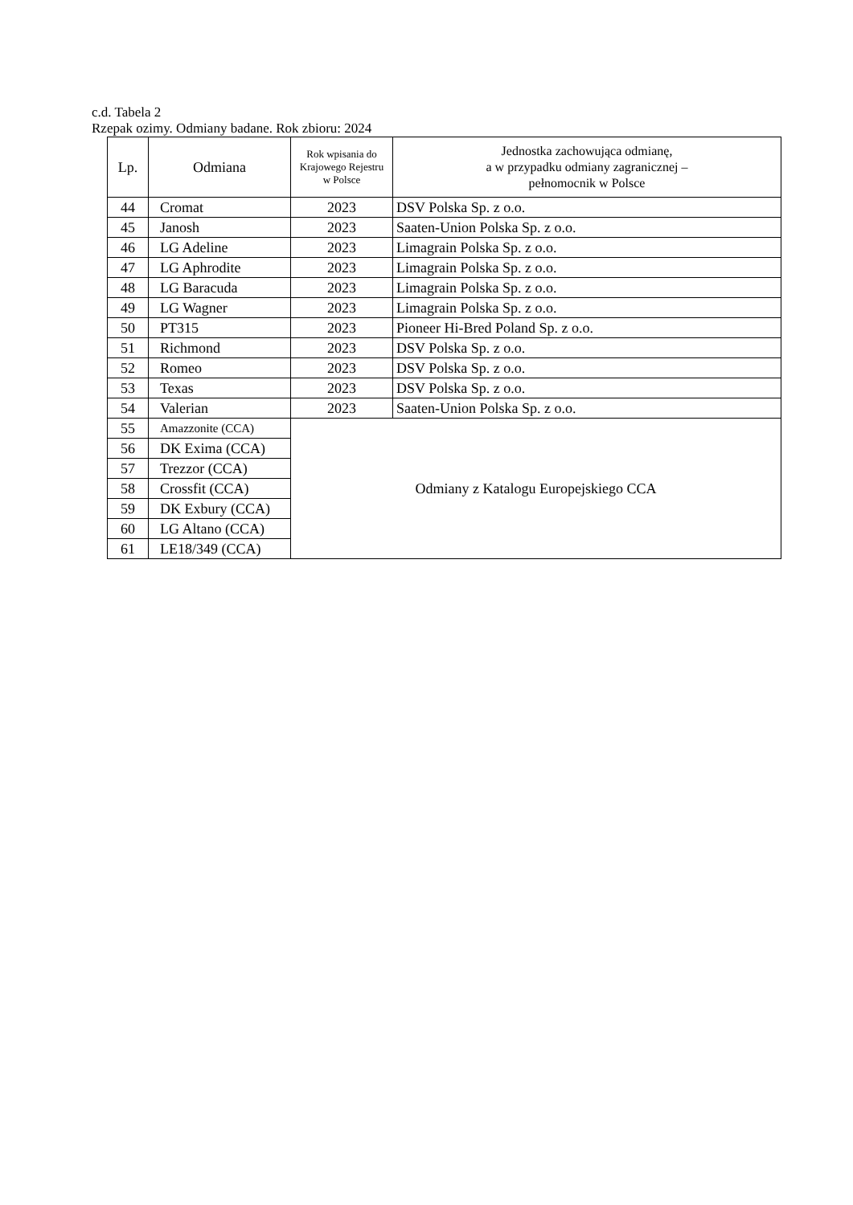c.d. Tabela 2
Rzepak ozimy. Odmiany badane. Rok zbioru: 2024
| Lp. | Odmiana | Rok wpisania do Krajowego Rejestru w Polsce | Jednostka zachowująca odmianę, a w przypadku odmiany zagranicznej – pełnomocnik w Polsce |
| --- | --- | --- | --- |
| 44 | Cromat | 2023 | DSV Polska Sp. z o.o. |
| 45 | Janosh | 2023 | Saaten-Union Polska Sp. z o.o. |
| 46 | LG Adeline | 2023 | Limagrain Polska Sp. z o.o. |
| 47 | LG Aphrodite | 2023 | Limagrain Polska Sp. z o.o. |
| 48 | LG Baracuda | 2023 | Limagrain Polska Sp. z o.o. |
| 49 | LG Wagner | 2023 | Limagrain Polska Sp. z o.o. |
| 50 | PT315 | 2023 | Pioneer Hi-Bred Poland Sp. z o.o. |
| 51 | Richmond | 2023 | DSV Polska Sp. z o.o. |
| 52 | Romeo | 2023 | DSV Polska Sp. z o.o. |
| 53 | Texas | 2023 | DSV Polska Sp. z o.o. |
| 54 | Valerian | 2023 | Saaten-Union Polska Sp. z o.o. |
| 55 | Amazzonite (CCA) | Odmiany z Katalogu Europejskiego CCA | |
| 56 | DK Exima (CCA) | | |
| 57 | Trezzor (CCA) | | |
| 58 | Crossfit (CCA) | | |
| 59 | DK Exbury (CCA) | | |
| 60 | LG Altano (CCA) | | |
| 61 | LE18/349 (CCA) | | |